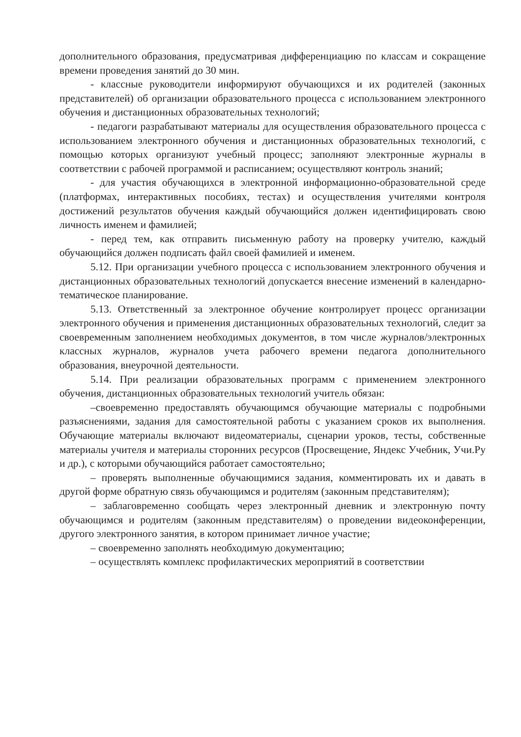дополнительного образования, предусматривая дифференциацию по классам и сокращение времени проведения занятий до 30 мин.
- классные руководители информируют обучающихся и их родителей (законных представителей) об организации образовательного процесса с использованием электронного обучения и дистанционных образовательных технологий;
- педагоги разрабатывают материалы для осуществления образовательного процесса с использованием электронного обучения и дистанционных образовательных технологий, с помощью которых организуют учебный процесс; заполняют электронные журналы в соответствии с рабочей программой и расписанием; осуществляют контроль знаний;
- для участия обучающихся в электронной информационно-образовательной среде (платформах, интерактивных пособиях, тестах) и осуществления учителями контроля достижений результатов обучения каждый обучающийся должен идентифицировать свою личность именем и фамилией;
- перед тем, как отправить письменную работу на проверку учителю, каждый обучающийся должен подписать файл своей фамилией и именем.
5.12. При организации учебного процесса с использованием электронного обучения и дистанционных образовательных технологий допускается внесение изменений в календарно-тематическое планирование.
5.13. Ответственный за электронное обучение контролирует процесс организации электронного обучения и применения дистанционных образовательных технологий, следит за своевременным заполнением необходимых документов, в том числе журналов/электронных классных журналов, журналов учета рабочего времени педагога дополнительного образования, внеурочной деятельности.
5.14. При реализации образовательных программ с применением электронного обучения, дистанционных образовательных технологий учитель обязан:
–своевременно предоставлять обучающимся обучающие материалы с подробными разъяснениями, задания для самостоятельной работы с указанием сроков их выполнения. Обучающие материалы включают видеоматериалы, сценарии уроков, тесты, собственные материалы учителя и материалы сторонних ресурсов (Просвещение, Яндекс Учебник, Учи.Ру и др.), с которыми обучающийся работает самостоятельно;
– проверять выполненные обучающимися задания, комментировать их и давать в другой форме обратную связь обучающимся и родителям (законным представителям);
– заблаговременно сообщать через электронный дневник и электронную почту обучающимся и родителям (законным представителям) о проведении видеоконференции, другого электронного занятия, в котором принимает личное участие;
– своевременно заполнять необходимую документацию;
– осуществлять комплекс профилактических мероприятий в соответствии